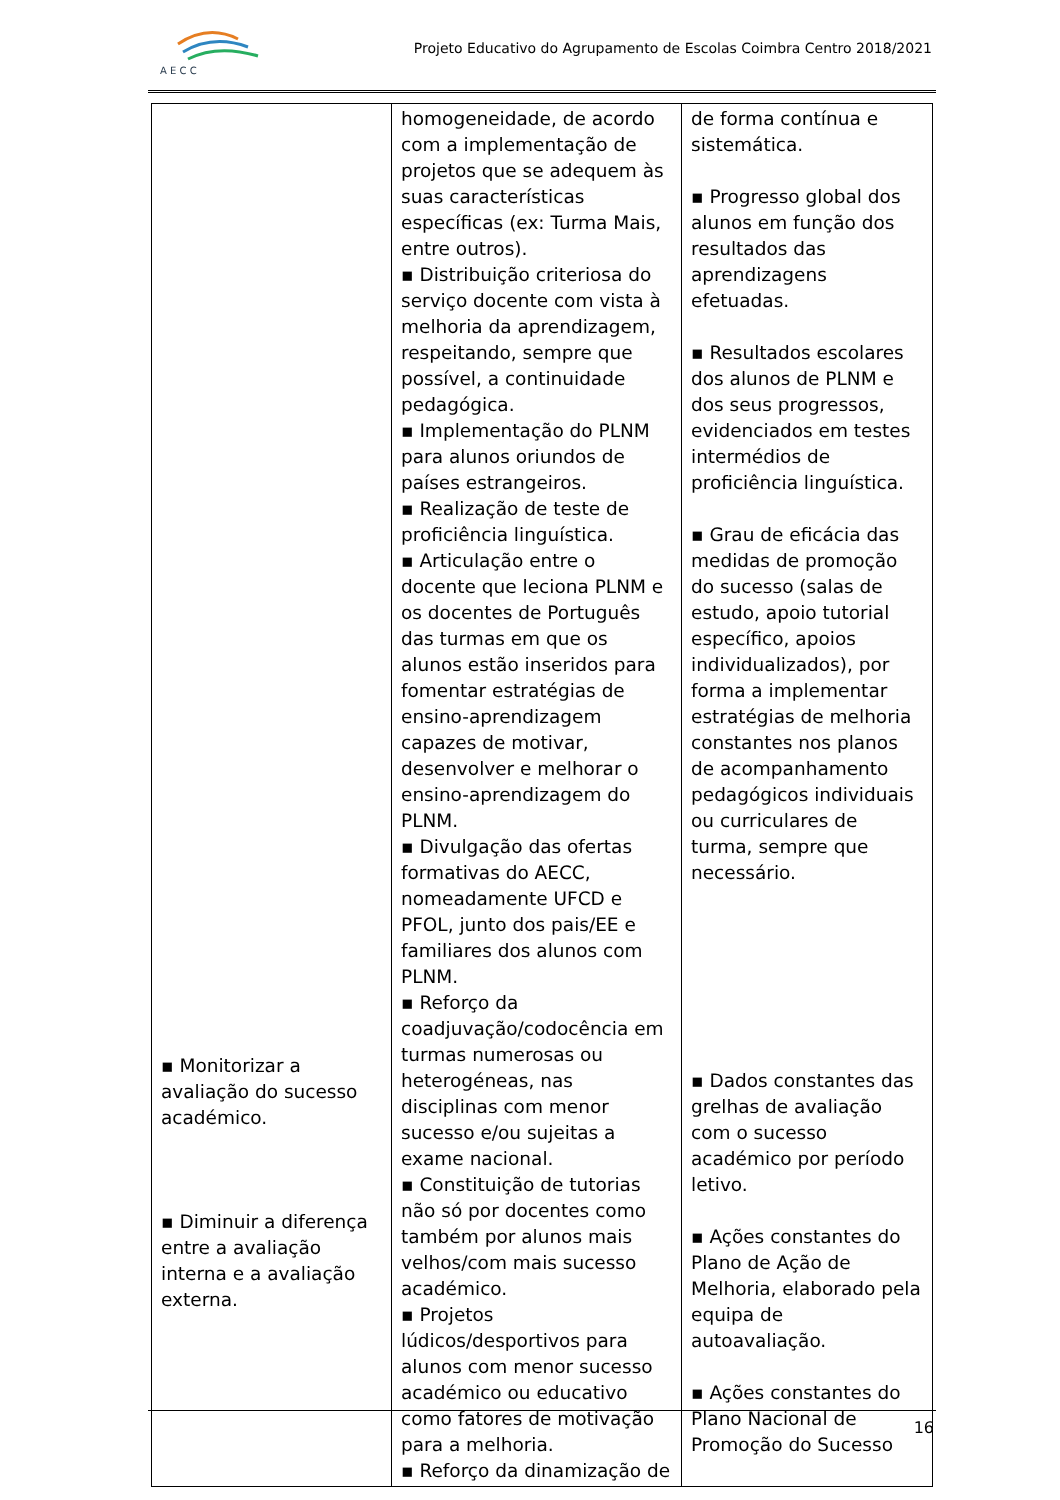A E C C
Projeto Educativo do Agrupamento de Escolas Coimbra Centro 2018/2021
| ▪ Monitorizar a avaliação do sucesso académico. ▪ Diminuir a diferença entre a avaliação interna e a avaliação externa. | homogeneidade, de acordo com a implementação de projetos que se adequem às suas características específicas (ex: Turma Mais, entre outros). ▪ Distribuição criteriosa do serviço docente com vista à melhoria da aprendizagem, respeitando, sempre que possível, a continuidade pedagógica. ▪ Implementação do PLNM para alunos oriundos de países estrangeiros. ▪ Realização de teste de proficiência linguística. ▪ Articulação entre o docente que leciona PLNM e os docentes de Português das turmas em que os alunos estão inseridos para fomentar estratégias de ensino-aprendizagem capazes de motivar, desenvolver e melhorar o ensino-aprendizagem do PLNM. ▪ Divulgação das ofertas formativas do AECC, nomeadamente UFCD e PFOL, junto dos pais/EE e familiares dos alunos com PLNM. ▪ Reforço da coadjuvação/codocência em turmas numerosas ou heterogéneas, nas disciplinas com menor sucesso e/ou sujeitas a exame nacional. ▪ Constituição de tutorias não só por docentes como também por alunos mais velhos/com mais sucesso académico. ▪ Projetos lúdicos/desportivos para alunos com menor sucesso académico ou educativo como fatores de motivação para a melhoria. ▪ Reforço da dinamização de | de forma contínua e sistemática. ▪ Progresso global dos alunos em função dos resultados das aprendizagens efetuadas. ▪ Resultados escolares dos alunos de PLNM e dos seus progressos, evidenciados em testes intermédios de proficiência linguística. ▪ Grau de eficácia das medidas de promoção do sucesso (salas de estudo, apoio tutorial específico, apoios individualizados), por forma a implementar estratégias de melhoria constantes nos planos de acompanhamento pedagógicos individuais ou curriculares de turma, sempre que necessário. ▪ Dados constantes das grelhas de avaliação com o sucesso académico por período letivo. ▪ Ações constantes do Plano de Ação de Melhoria, elaborado pela equipa de autoavaliação. ▪ Ações constantes do Plano Nacional de Promoção do Sucesso |
16